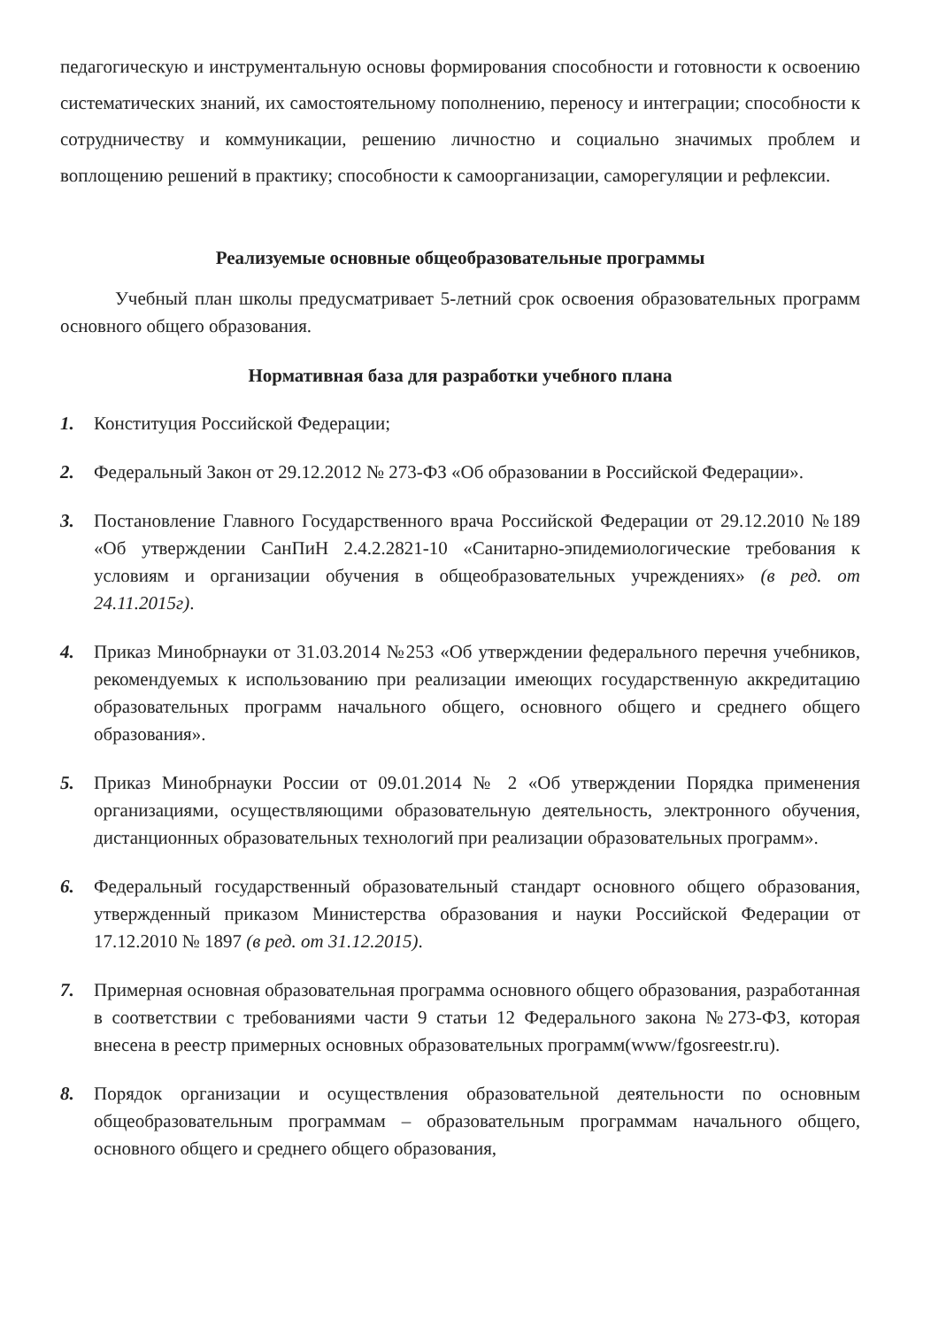педагогическую и инструментальную основы формирования способности и готовности к освоению систематических знаний, их самостоятельному пополнению, переносу и интеграции; способности к сотрудничеству и коммуникации, решению личностно и социально значимых проблем и воплощению решений в практику; способности к самоорганизации, саморегуляции и рефлексии.
Реализуемые основные общеобразовательные программы
Учебный план школы предусматривает 5-летний срок освоения образовательных программ основного общего образования.
Нормативная база для разработки учебного плана
1. Конституция Российской Федерации;
2. Федеральный Закон от 29.12.2012 № 273-ФЗ «Об образовании в Российской Федерации».
3. Постановление Главного Государственного врача Российской Федерации от 29.12.2010 №189 «Об утверждении СанПиН 2.4.2.2821-10 «Санитарно-эпидемиологические требования к условиям и организации обучения в общеобразовательных учреждениях» (в ред. от 24.11.2015г).
4. Приказ Минобрнауки от 31.03.2014 №253 «Об утверждении федерального перечня учебников, рекомендуемых к использованию при реализации имеющих государственную аккредитацию образовательных программ начального общего, основного общего и среднего общего образования».
5. Приказ Минобрнауки России от 09.01.2014 № 2 «Об утверждении Порядка применения организациями, осуществляющими образовательную деятельность, электронного обучения, дистанционных образовательных технологий при реализации образовательных программ».
6. Федеральный государственный образовательный стандарт основного общего образования, утвержденный приказом Министерства образования и науки Российской Федерации от 17.12.2010 № 1897 (в ред. от 31.12.2015).
7. Примерная основная образовательная программа основного общего образования, разработанная в соответствии с требованиями части 9 статьи 12 Федерального закона №273-ФЗ, которая внесена в реестр примерных основных образовательных программ(www/fgosreestr.ru).
8. Порядок организации и осуществления образовательной деятельности по основным общеобразовательным программам – образовательным программам начального общего, основного общего и среднего общего образования,